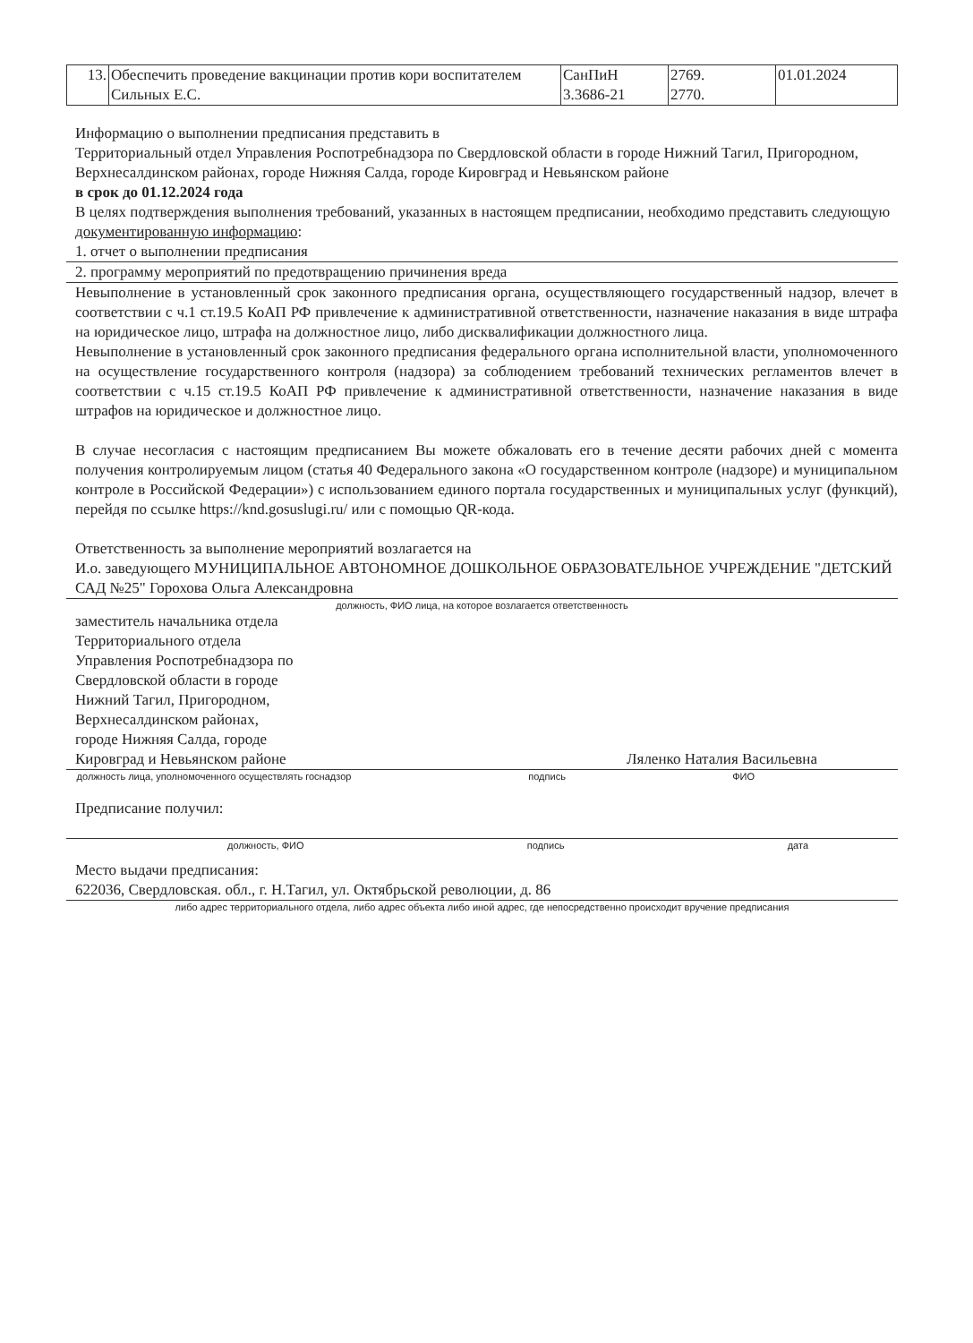| 13. | Обеспечить проведение вакцинации против кори воспитателем Сильных Е.С. | СанПиН 3.3686-21 | 2769. 2770. | 01.01.2024 |
Информацию о выполнении предписания представить в
Территориальный отдел Управления Роспотребнадзора по Свердловской области в городе Нижний Тагил, Пригородном, Верхнесалдинском районах, городе Нижняя Салда, городе Кировград и Невьянском районе
в срок до 01.12.2024 года
В целях подтверждения выполнения требований, указанных в настоящем предписании, необходимо представить следующую документированную информацию:
1. отчет о выполнении предписания
2. программу мероприятий по предотвращению причинения вреда
Невыполнение в установленный срок законного предписания органа, осуществляющего государственный надзор, влечет в соответствии с ч.1 ст.19.5 КоАП РФ привлечение к административной ответственности, назначение наказания в виде штрафа на юридическое лицо, штрафа на должностное лицо, либо дисквалификации должностного лица.
Невыполнение в установленный срок законного предписания федерального органа исполнительной власти, уполномоченного на осуществление государственного контроля (надзора) за соблюдением требований технических регламентов влечет в соответствии с ч.15 ст.19.5 КоАП РФ привлечение к административной ответственности, назначение наказания в виде штрафов на юридическое и должностное лицо.
В случае несогласия с настоящим предписанием Вы можете обжаловать его в течение десяти рабочих дней с момента получения контролируемым лицом (статья 40 Федерального закона «О государственном контроле (надзоре) и муниципальном контроле в Российской Федерации») с использованием единого портала государственных и муниципальных услуг (функций), перейдя по ссылке https://knd.gosuslugi.ru/ или с помощью QR-кода.
Ответственность за выполнение мероприятий возлагается на
И.о. заведующего МУНИЦИПАЛЬНОЕ АВТОНОМНОЕ ДОШКОЛЬНОЕ ОБРАЗОВАТЕЛЬНОЕ УЧРЕЖДЕНИЕ "ДЕТСКИЙ САД №25" Горохова Ольга Александровна
должность, ФИО лица, на которое возлагается ответственность
заместитель начальника отдела
Территориального отдела
Управления Роспотребнадзора по
Свердловской области в городе
Нижний Тагил, Пригородном,
Верхнесалдинском районах,
городе Нижняя Салда, городе
Кировград и Невьянском районе
Ляленко Наталия Васильевна
должность лица, уполномоченного осуществлять госнадзор
подпись ФИО
Предписание получил:
должность, ФИО подпись дата
Место выдачи предписания:
622036, Свердловская. обл., г. Н.Тагил, ул. Октябрьской революции, д. 86
либо адрес территориального отдела, либо адрес объекта либо иной адрес, где непосредственно происходит вручение предписания